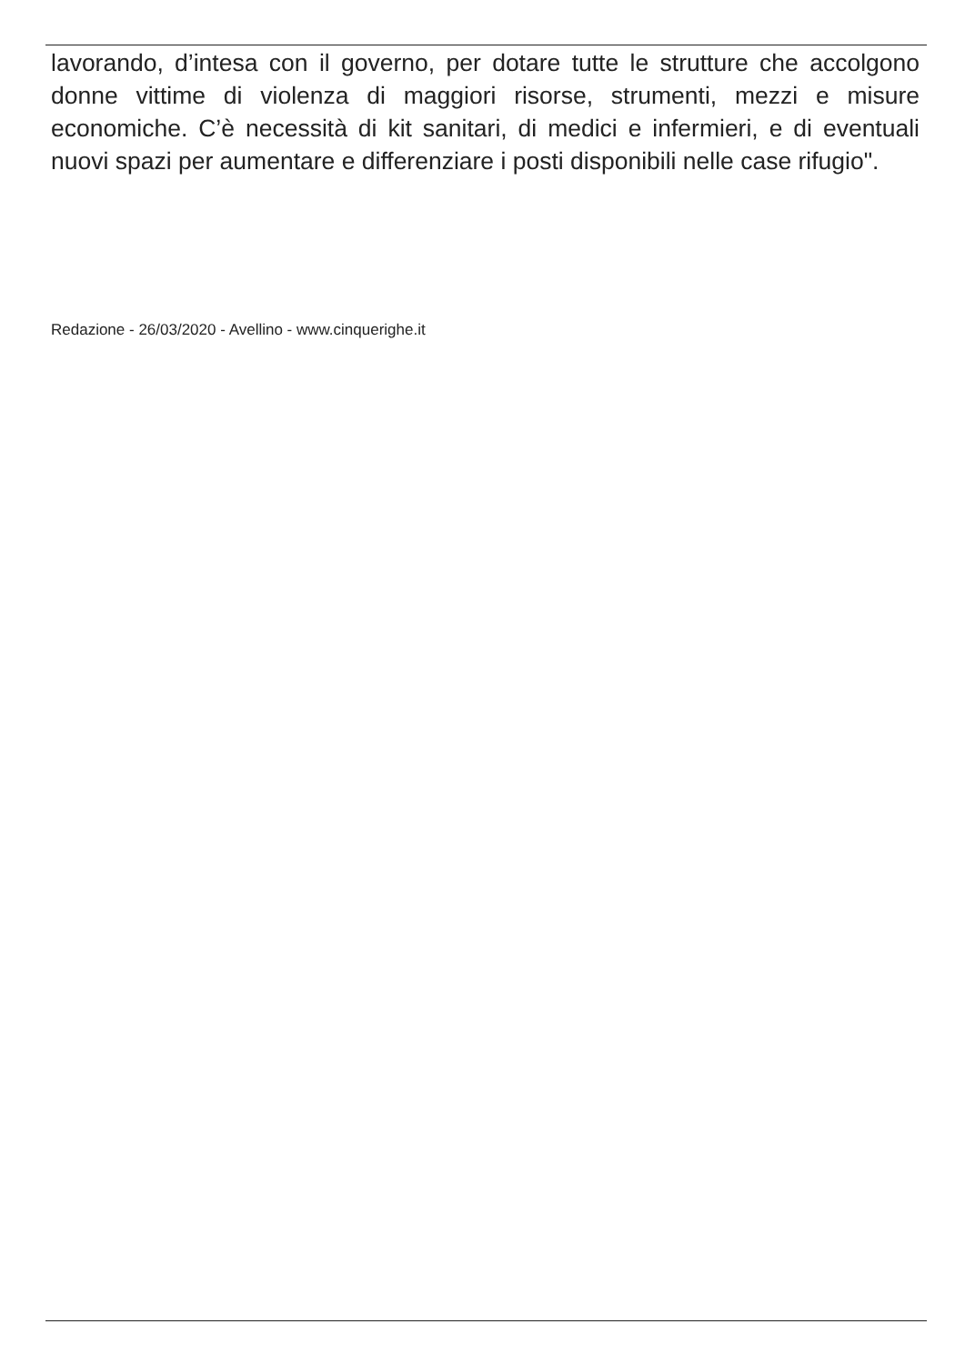lavorando, d’intesa con il governo, per dotare tutte le strutture che accolgono donne vittime di violenza di maggiori risorse, strumenti, mezzi e misure economiche. C’è necessità di kit sanitari, di medici e infermieri, e di eventuali nuovi spazi per aumentare e differenziare i posti disponibili nelle case rifugio".
Redazione - 26/03/2020 - Avellino - www.cinquerighe.it